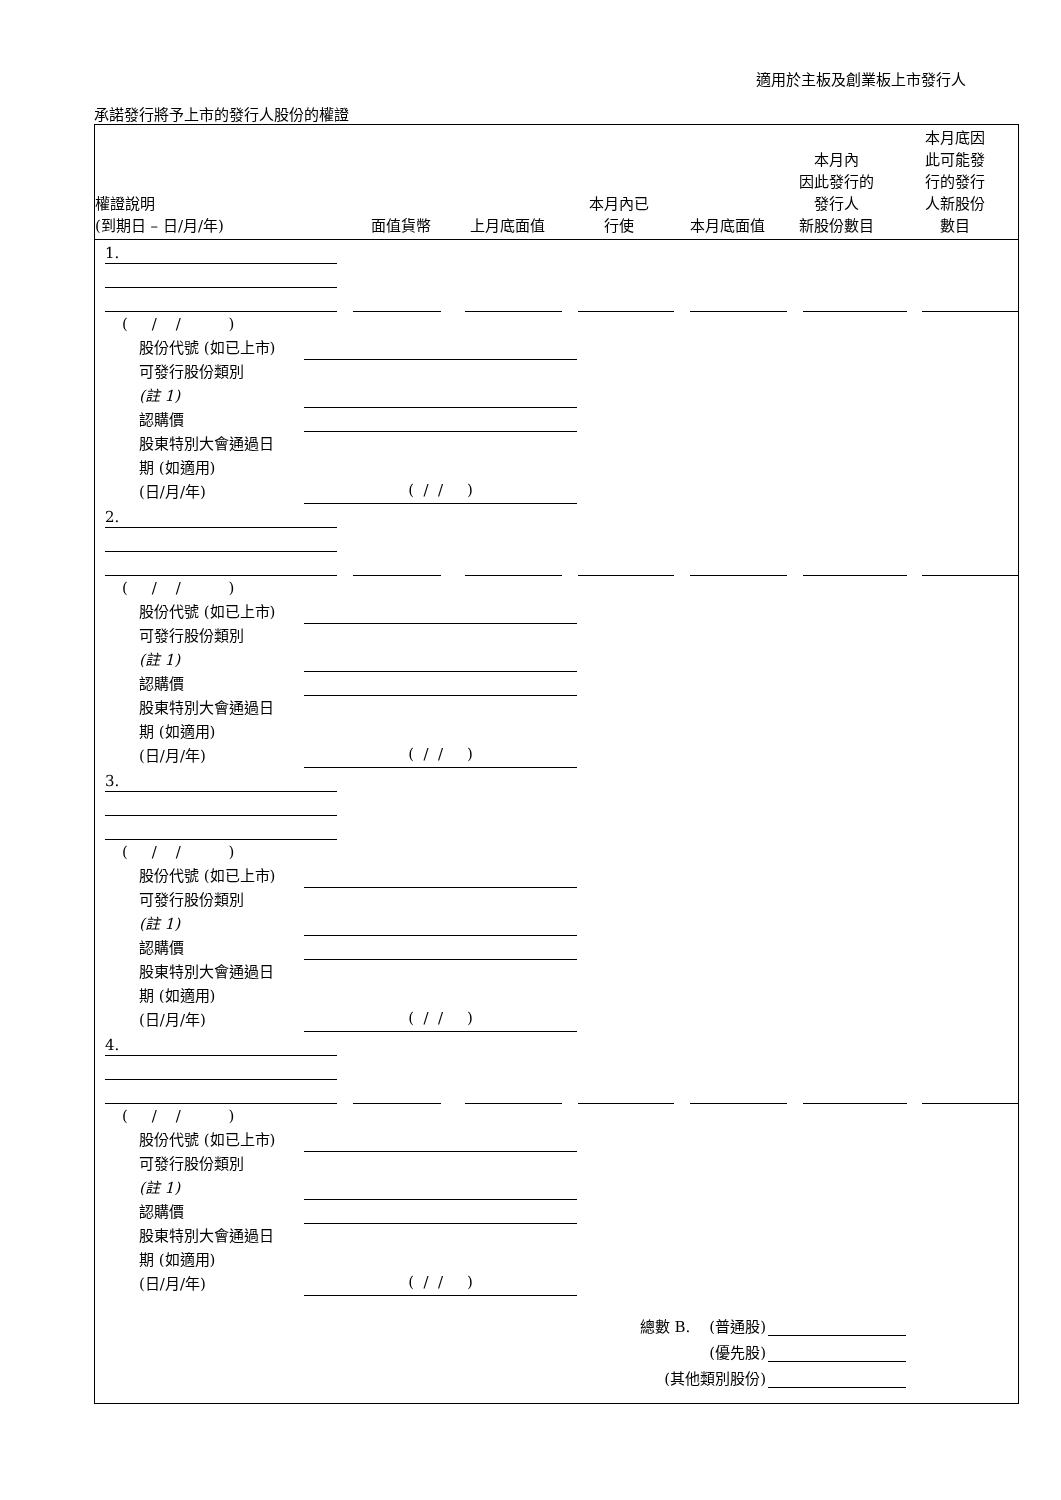適用於主板及創業板上市發行人
承諾發行將予上市的發行人股份的權證
| 權證說明 (到期日 – 日/月/年) | 面值貨幣 | 上月底面值 | 本月內已 行使 | 本月底面值 | 本月內 因此發行的 發行人 新股份數目 | 本月底因 此可能發 行的發行 人新股份 數目 |
| --- | --- | --- | --- | --- | --- | --- |
1.
( / / )
股份代號 (如已上市)
可發行股份類別
(註 1)
認購價
股東特別大會通過日
期 (如適用)
(日/月/年)
( / / )
2.
( / / )
股份代號 (如已上市)
可發行股份類別
(註 1)
認購價
股東特別大會通過日
期 (如適用)
(日/月/年)
( / / )
3.
( / / )
股份代號 (如已上市)
可發行股份類別
(註 1)
認購價
股東特別大會通過日
期 (如適用)
(日/月/年)
( / / )
4.
( / / )
股份代號 (如已上市)
可發行股份類別
(註 1)
認購價
股東特別大會通過日
期 (如適用)
(日/月/年)
( / / )
總數 B. (普通股)
(優先股)
(其他類別股份)